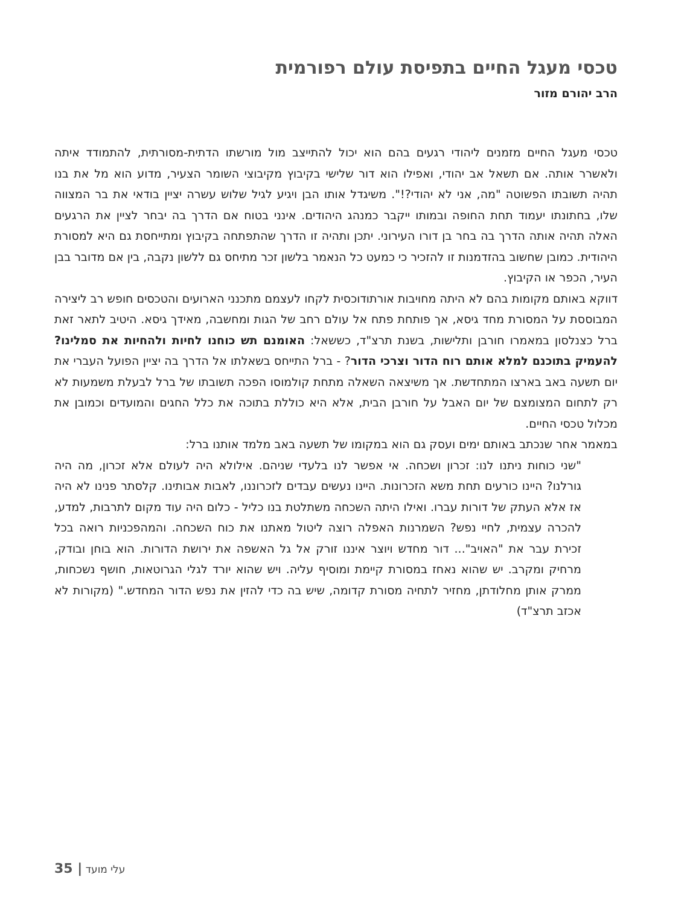טכסי מעגל החיים בתפיסת עולם רפורמית
הרב יהורם מזור
טכסי מעגל החיים מזמנים ליהודי רגעים בהם הוא יכול להתייצב מול מורשתו הדתית-מסורתית, להתמודד איתה ולאשרר אותה. אם תשאל אב יהודי, ואפילו הוא דור שלישי בקיבוץ מקיבוצי השומר הצעיר, מדוע הוא מל את בנו תהיה תשובתו הפשוטה "מה, אני לא יהודי?!". משיגדל אותו הבן ויגיע לגיל שלוש עשרה יציין בודאי את בר המצווה שלו, בחתונתו יעמוד תחת החופה ובמותו ייקבר כמנהג היהודים. אינני בטוח אם הדרך בה יבחר לציין את הרגעים האלה תהיה אותה הדרך בה בחר בן דורו העירוני. יתכן ותהיה זו הדרך שהתפתחה בקיבוץ ומתייחסת גם היא למסורת היהודית. כמובן שחשוב בהזדמנות זו להזכיר כי כמעט כל הנאמר בלשון זכר מתיחס גם ללשון נקבה, בין אם מדובר בבן העיר, הכפר או הקיבוץ.
דווקא באותם מקומות בהם לא היתה מחויבות אורתודוכסית לקחו לעצמם מתכנני הארועים והטכסים חופש רב ליצירה המבוססת על המסורת מחד גיסא, אך פותחת פתח אל עולם רחב של הגות ומחשבה, מאידך גיסא. היטיב לתאר זאת ברל כצנלסון במאמרו חורבן ותלישות, בשנת תרצ"ד, כששאל: האומנם תש כוחנו לחיות ולהחיות את סמלינו? להעמיק בתוכנם למלא אותם רוח הדור וצרכי הדור? - ברל התייחס בשאלתו אל הדרך בה יציין הפועל העברי את יום תשעה באב בארצו המתחדשת. אך משיצאה השאלה מתחת קולמוסו הפכה תשובתו של ברל לבעלת משמעות לא רק לתחום המצומצם של יום האבל על חורבן הבית, אלא היא כוללת בתוכה את כלל החגים והמועדים וכמובן את מכלול טכסי החיים.
במאמר אחר שנכתב באותם ימים ועסק גם הוא במקומו של תשעה באב מלמד אותנו ברל:
"שני כוחות ניתנו לנו: זכרון ושכחה. אי אפשר לנו בלעדי שניהם. אילולא היה לעולם אלא זכרון, מה היה גורלנו? היינו כורעים תחת משא הזכרונות. היינו נעשים עבדים לזכרוננו, לאבות אבותינו. קלסתר פנינו לא היה אז אלא העתק של דורות עברו. ואילו היתה השכחה משתלטת בנו כליל - כלום היה עוד מקום לתרבות, למדע, להכרה עצמית, לחיי נפש? השמרנות האפלה רוצה ליטול מאתנו את כוח השכחה. והמהפכניות רואה בכל זכירת עבר את "האויב"... דור מחדש ויוצר איננו זורק אל גל האשפה את ירושת הדורות. הוא בוחן ובודק, מרחיק ומקרב. יש שהוא נאחז במסורת קיימת ומוסיף עליה. ויש שהוא יורד לגלי הגרוטאות, חושף נשכחות, ממרק אותן מחלודתן, מחזיר לתחיה מסורת קדומה, שיש בה כדי להזין את נפש הדור המחדש." (מקורות לא אכזב תרצ"ד)
עלי מועד | 35